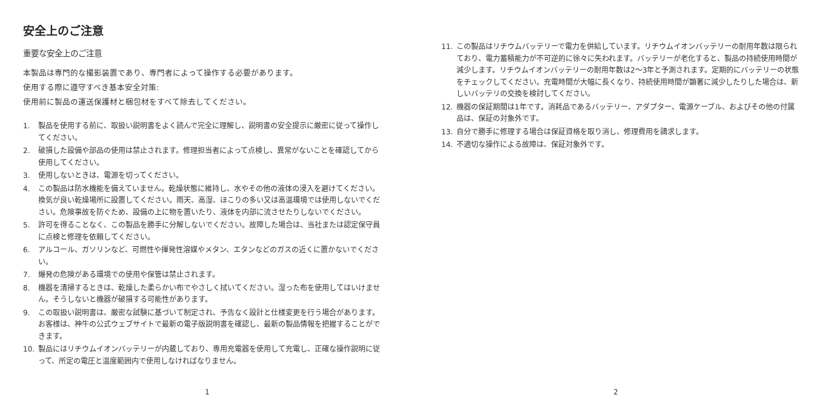安全上のご注意
重要な安全上のご注意
本製品は専門的な撮影装置であり、専門者によって操作する必要があります。
使用する際に遵守すべき基本安全対策:
使用前に製品の運送保護材と梱包材をすべて除去してください。
1. 製品を使用する前に、取扱い説明書をよく読んで完全に理解し、説明書の安全提示に厳密に従って操作してください。
2. 破損した設備や部品の使用は禁止されます。修理担当者によって点検し、異常がないことを確認してから使用してください。
3. 使用しないときは、電源を切ってください。
4. この製品は防水機能を備えていません。乾燥状態に維持し、水やその他の液体の浸入を避けてください。換気が良い乾燥場所に設置してください。雨天、高湿、ほこりの多い又は高温環境では使用しないでください。危険事故を防ぐため、設備の上に物を置いたり、液体を内部に流させたりしないでください。
5. 許可を得ることなく、この製品を勝手に分解しないでください。故障した場合は、当社または認定保守員に点検と修理を依頼してください。
6. アルコール、ガソリンなど、可燃性や揮発性溶媒やメタン、エタンなどのガスの近くに置かないでください。
7. 爆発の危険がある環境での使用や保管は禁止されます。
8. 機器を清掃するときは、乾燥した柔らかい布でやさしく拭いてください。湿った布を使用してはいけません。そうしないと機器が破損する可能性があります。
9. この取扱い説明書は、厳密な試験に基づいて制定され、予告なく設計と仕様変更を行う場合があります。お客様は、神牛の公式ウェブサイトで最新の電子版説明書を確認し、最新の製品情報を把握することができます。
10. 製品にはリチウムイオンバッテリーが内蔵しており、専用充電器を使用して充電し、正確な操作説明に従って、所定の電圧と温度範囲内で使用しなければなりません。
1
11. この製品はリチウムバッテリーで電力を供給しています。リチウムイオンバッテリーの耐用年数は限られており、電力蓄積能力が不可逆的に徐々に失われます。バッテリーが老化すると、製品の持続使用時間が減少します。リチウムイオンバッテリーの耐用年数は2〜3年と予測されます。定期的にバッテリーの状態をチェックしてください。充電時間が大幅に長くなり、持続使用時間が顕著に減少したりした場合は、新しいバッテリの交換を検討してください。
12. 機器の保証期間は1年です。消耗品であるバッテリー、アダプター、電源ケーブル、およびその他の付属品は、保証の対象外です。
13. 自分で勝手に修理する場合は保証資格を取り消し、修理費用を請求します。
14. 不適切な操作による故障は、保証対象外です。
2